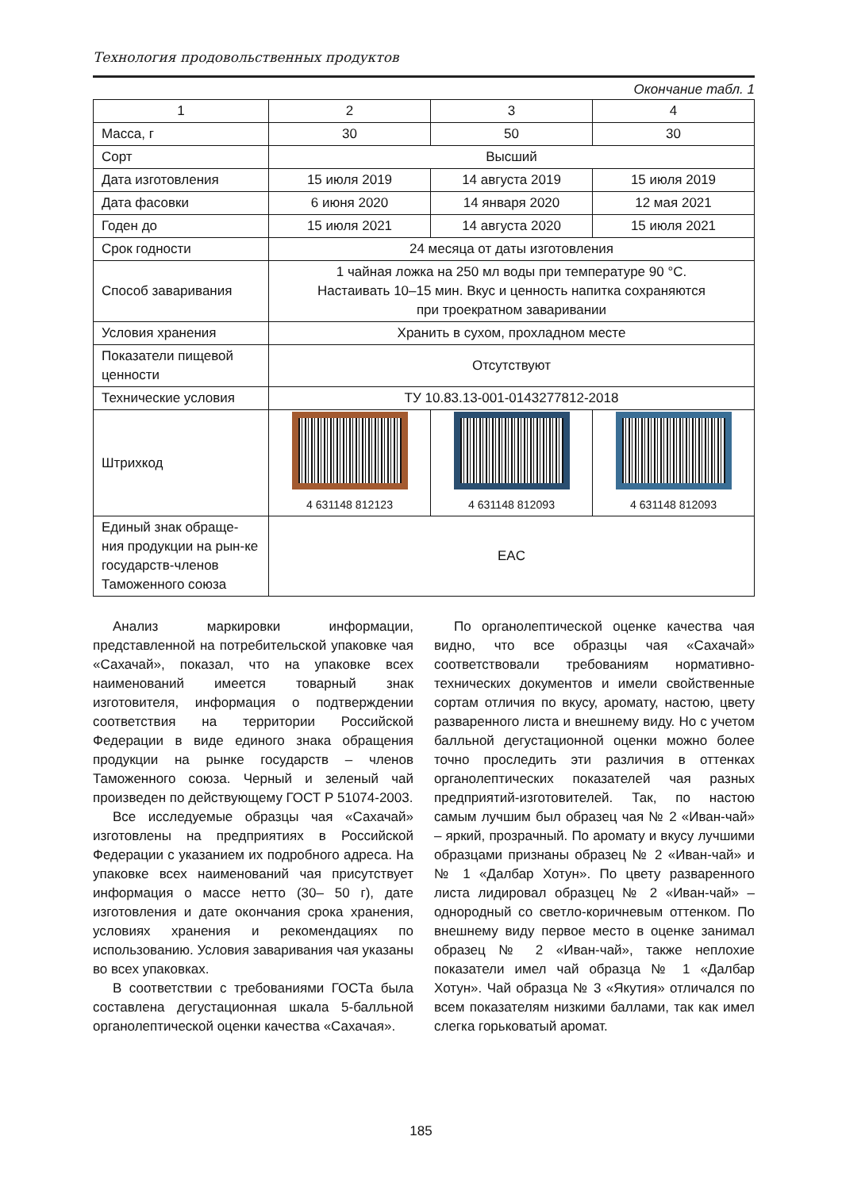Технология продовольственных продуктов
Окончание табл. 1
| 1 | 2 | 3 | 4 |
| Масса, г | 30 | 50 | 30 |
| Сорт | Высший | | |
| Дата изготовления | 15 июля 2019 | 14 августа 2019 | 15 июля 2019 |
| Дата фасовки | 6 июня 2020 | 14 января 2020 | 12 мая 2021 |
| Годен до | 15 июля 2021 | 14 августа 2020 | 15 июля 2021 |
| Срок годности | 24 месяца от даты изготовления | | |
| Способ заваривания | 1 чайная ложка на 250 мл воды при температуре 90 °С. Настаивать 10–15 мин. Вкус и ценность напитка сохраняются при троекратном заваривании | | |
| Условия хранения | Хранить в сухом, прохладном месте | | |
| Показатели пищевой ценности | Отсутствуют | | |
| Технические условия | ТУ 10.83.13-001-0143277812-2018 | | |
| Штрихкод | 4 631148 812123 | 4 631148 812093 | 4 631148 812093 |
| Единый знак обраще-ния продукции на рын-ке государств-членов Таможенного союза | EAC | | |
Анализ маркировки информации, представленной на потребительской упаковке чая «Сахачай», показал, что на упаковке всех наименований имеется товарный знак изготовителя, информация о подтверждении соответствия на территории Российской Федерации в виде единого знака обращения продукции на рынке государств – членов Таможенного союза. Черный и зеленый чай произведен по действующему ГОСТ Р 51074-2003.
Все исследуемые образцы чая «Сахачай» изготовлены на предприятиях в Российской Федерации с указанием их подробного адреса. На упаковке всех наименований чая присутствует информация о массе нетто (30– 50 г), дате изготовления и дате окончания срока хранения, условиях хранения и рекомендациях по использованию. Условия заваривания чая указаны во всех упаковках.
В соответствии с требованиями ГОСТа была составлена дегустационная шкала 5-балльной органолептической оценки качества «Сахачая».
По органолептической оценке качества чая видно, что все образцы чая «Сахачай» соответствовали требованиям нормативно-технических документов и имели свойственные сортам отличия по вкусу, аромату, настою, цвету разваренного листа и внешнему виду. Но с учетом балльной дегустационной оценки можно более точно проследить эти различия в оттенках органолептических показателей чая разных предприятий-изготовителей. Так, по настою самым лучшим был образец чая № 2 «Иван-чай» – яркий, прозрачный. По аромату и вкусу лучшими образцами признаны образец № 2 «Иван-чай» и № 1 «Далбар Хотун». По цвету разваренного листа лидировал образцец № 2 «Иван-чай» – однородный со светло-коричневым оттенком. По внешнему виду первое место в оценке занимал образец № 2 «Иван-чай», также неплохие показатели имел чай образца № 1 «Далбар Хотун». Чай образца № 3 «Якутия» отличался по всем показателям низкими баллами, так как имел слегка горьковатый аромат.
185